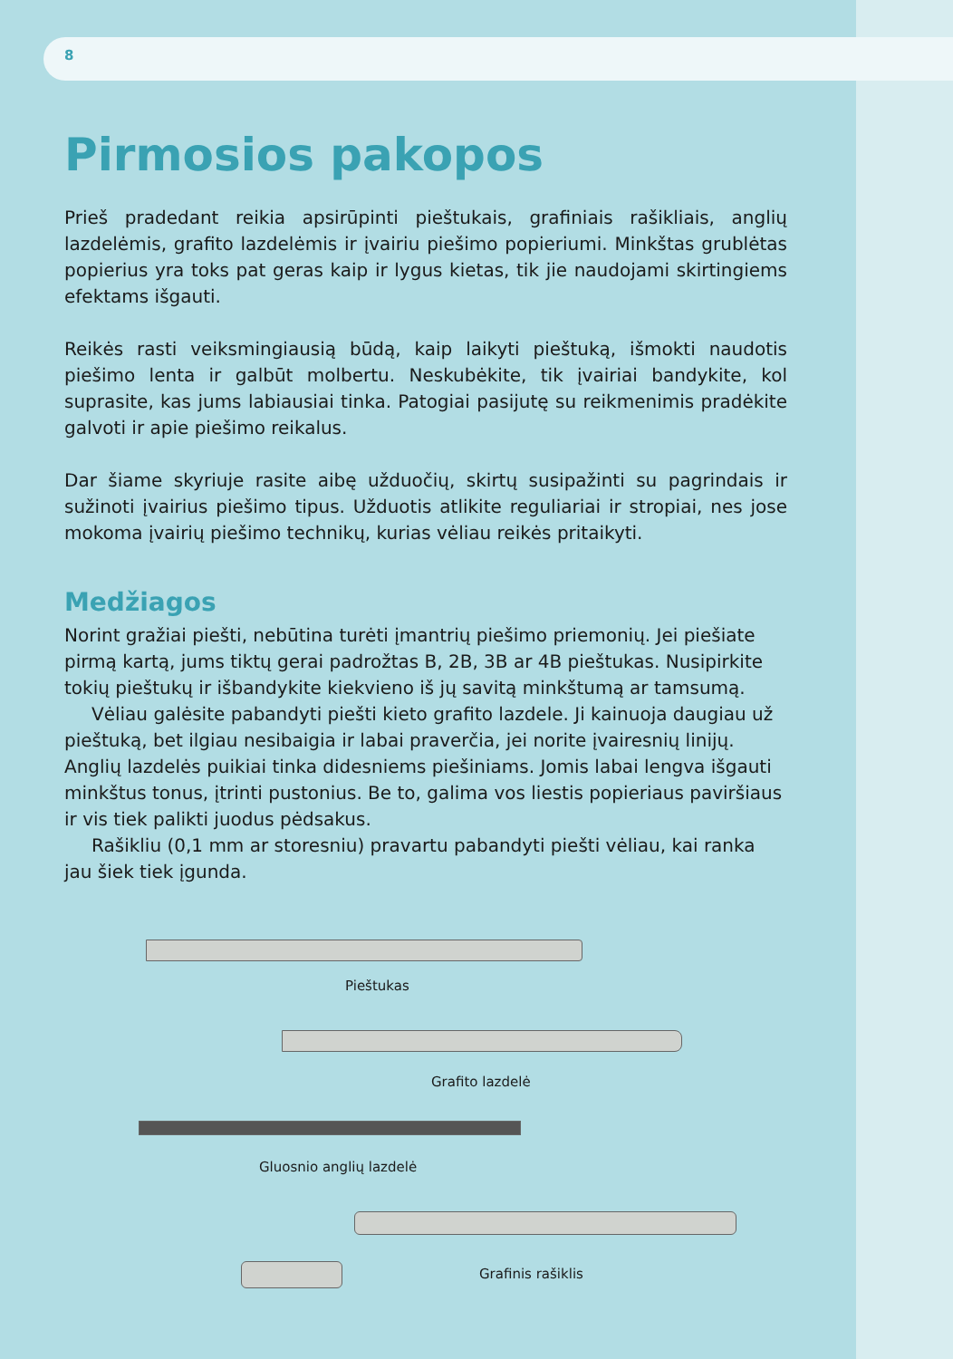8
Pirmosios pakopos
Prieš pradedant reikia apsirūpinti pieštukais, grafiniais rašikliais, anglių lazdelėmis, grafito lazdelėmis ir įvairiu piešimo popieriumi. Minkštas grublėtas popierius yra toks pat geras kaip ir lygus kietas, tik jie naudojami skirtingiems efektams išgauti.
Reikės rasti veiksmingiausią būdą, kaip laikyti pieštuką, išmokti naudotis piešimo lenta ir galbūt molbertu. Neskubėkite, tik įvairiai bandykite, kol suprasite, kas jums labiausiai tinka. Patogiai pasijutę su reikmenimis pradėkite galvoti ir apie piešimo reikalus.
Dar šiame skyriuje rasite aibę užduočių, skirtų susipažinti su pagrindais ir sužinoti įvairius piešimo tipus. Užduotis atlikite reguliariai ir stropiai, nes jose mokoma įvairių piešimo technikų, kurias vėliau reikės pritaikyti.
Medžiagos
Norint gražiai piešti, nebūtina turėti įmantrių piešimo priemonių. Jei piešiate pirmą kartą, jums tiktų gerai padrožtas B, 2B, 3B ar 4B pieštukas. Nusipirkite tokių pieštukų ir išbandykite kiekvieno iš jų savitą minkštumą ar tamsumą.
Vėliau galėsite pabandyti piešti kieto grafito lazdele. Ji kainuoja daugiau už pieštuką, bet ilgiau nesibaigia ir labai praverčia, jei norite įvairesnių linijų. Anglių lazdelės puikiai tinka didesniems piešiniams. Jomis labai lengva išgauti minkštus tonus, įtrinti pustonius. Be to, galima vos liestis popieriaus paviršiaus ir vis tiek palikti juodus pėdsakus.
Rašikliu (0,1 mm ar storesniu) pravartu pabandyti piešti vėliau, kai ranka jau šiek tiek įgunda.
Pieštukas
Grafito lazdelė
Gluosnio anglių lazdelė
Grafinis rašiklis